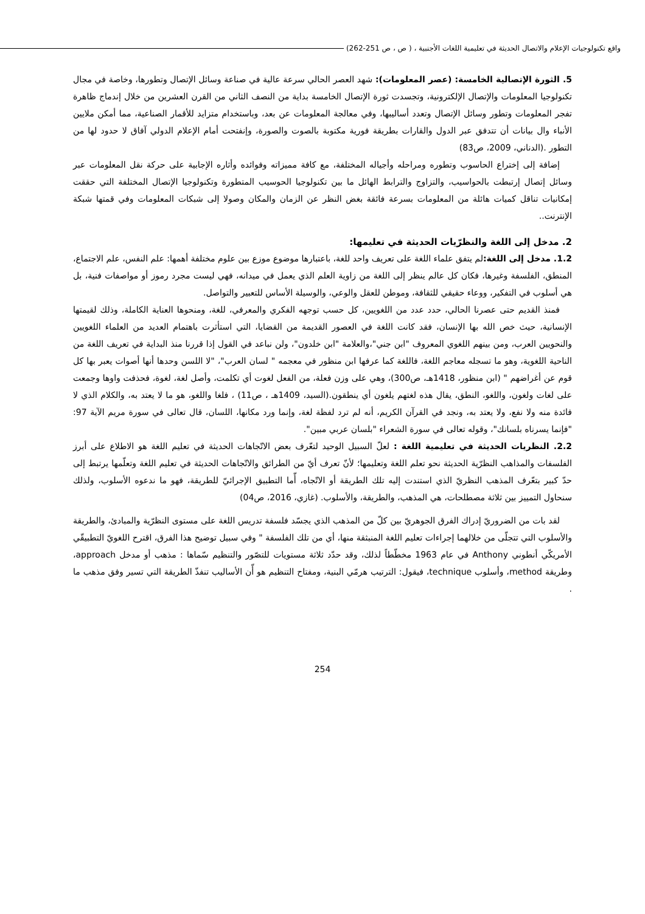واقع تكنولوجيات الإعلام والاتصال الحديثة في تعليمية اللغات الأجنبية ، ( ص ، ص 251-262)
5. الثورة الإتصالية الخامسة: (عصر المعلومات): شهد العصر الحالي سرعة عالية في صناعة وسائل الإتصال وتطورها، وخاصة في مجال تكنولوجيا المعلومات والإتصال الإلكترونية، وتجسدت ثورة الإتصال الخامسة بداية من النصف الثاني من القرن العشرين من خلال إندماج ظاهرة تفجر المعلومات وتطور وسائل الإتصال وتعدد أساليبها، وفي معالجة المعلومات عن بعد، وباستخدام متزايد للأقمار الصناعية، مما أمكن ملايين الأنباء وال بيانات أن تتدفق عبر الدول والقارات بطريقة فورية مكتوبة بالصوت والصورة، وإنفتحت أمام الإعلام الدولي آفاق لا حدود لها من التطور .(الدناني، 2009، ص83)
إضافة إلى إختراع الحاسوب وتطوره ومراحله وأجياله المختلفة، مع كافة مميزاته وفوائده وأثاره الإجابية على حركة نقل المعلومات عبر وسائل إتصال إرتبطت بالحواسيب، والتزاوج والترابط الهائل ما بين تكنولوجيا الحوسيب المتطورة وتكنولوجيا الإتصال المختلفة التي حققت إمكانيات تناقل كميات هائلة من المعلومات بسرعة فائقة بغض النظر عن الزمان والمكان وصولا إلى شبكات المعلومات وفي قمتها شبكة الإنترنت..
2. مدخل إلى اللغة والنظرّيات الحديثة في تعليمها:
1.2. مدخل إلى اللغة: لم يتفق علماء اللغة على تعريف واحد للغة، باعتبارها موضوع موزع بين علوم مختلفة أهمها: علم النفس، علم الاجتماع، المنطق، الفلسفة وغيرها، فكان كل عالم ينظر إلى اللغة من زاوية العلم الذي يعمل في ميدانه، فهي ليست مجرد رموز أو مواصفات فنية، بل هي أسلوب في التفكير، ووعاء حقيقي للثقافة، وموطن للعقل والوعي، والوسيلة الأساس للتعبير والتواصل.
فمنذ القديم حتى عصرنا الحالي، حدد عدد من اللغويين، كل حسب توجهه الفكري والمعرفي، للغة، ومنحوها العناية الكاملة، وذلك لقيمتها الإنسانية، حيث خص الله بها الإنسان، فقد كانت اللغة في العصور القديمة من القضايا، التي استأثرت باهتمام العديد من العلماء اللغويين والنحويين العرب، ومن بينهم اللغوي المعروف "ابن جني"،والعلامة "ابن خلدون"، ولن نباعد في القول إذا قررنا منذ البداية في تعريف اللغة من الناحية اللغوية، وهو ما تسجله معاجم اللغة، فاللغة كما عرفها ابن منظور في معجمه " لسان العرب"، "لا اللسن وحدها أنها أصوات يعبر بها كل قوم عن أغراضهم " (ابن منظور، 1418هـ، ص300)، وهي على وزن فعلة، من الفعل لغوت أي تكلمت، وأصل لغة، لغوة، فحذفت واوها وجمعت على لغات ولغون، واللغو، النطق، يقال هذه لغتهم يلغون أي ينطقون.(السيد، 1409هـ ، ص11) ، فلغا واللغو، هو ما لا يعتد به، والكلام الذي لا فائدة منه ولا نفع، ولا يعتد به، ونجد في القرآن الكريم، أنه لم ترد لفظة لغة، وإنما ورد مكانها، اللسان، قال تعالى في سورة مريم الآية 97: "فإنما يسرناه بلسانك"، وقوله تعالى في سورة الشعراء "بلسان عربي مبين".
2.2. النظريات الحديثة في تعليمية اللغة : لعلّ السبيل الوحيد لتعّرف بعض الاتّجاهات الحديثة في تعليم اللغة هو الاطلاع على أبرز الفلسفات والمذاهب النظرّية الحديثة نحو تعلم اللغة وتعليمها؛ لأنّ تعرف أيّ من الطرائق والاتّجاهات الحديثة في تعليم اللغة وتعلّمها يرتبط إلى حدّ كبير بتعّرف المذهب النظريّ الذي استندت إليه تلك الطريقة أو الاتّجاه، أّما التطبيق الإجرائيّ للطريقة، فهو ما ندعوه الأسلوب، ولذلك سنحاول التمييز بين ثلاثة مصطلحات، هي المذهب، والطريقة، والأسلوب. (غازي، 2016، ص04)
لقد بات من الضروريّ إدراك الفرق الجوهريّ بين كلّ من المذهب الذي يجسّد فلسفة تدريس اللغة على مستوى النظرّية والمبادئ، والطريقة والأسلوب التي تتجلّى من خلالهما إجراءات تعليم اللغة المنبثقة منها، أي من تلك الفلسفة " وفي سبيل توضيح هذا الفرق، اقترح اللغويّ التطبيقّي الأمريكّي أنطوني Anthony في عام 1963 مخطّطاً لذلك، وقد حدّد ثلاثة مستويات للتصّور والتنظيم سّماها : مذهب أو مدخل approach، وطريقة method، وأسلوب technique، فيقول: الترتيب هرمّي البنية، ومفتاح التنظيم هو أّن الأساليب تنفذّ الطريقة التي تسير وفق مذهب ما .
254